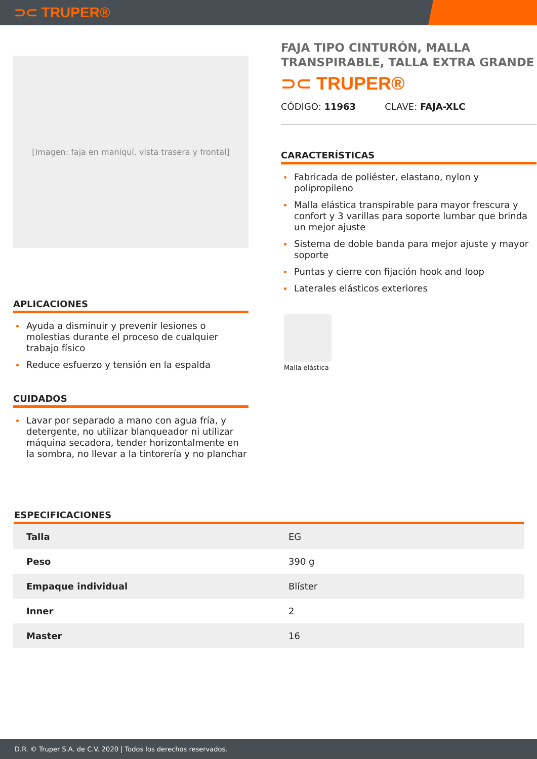⊃⊂ TRUPER®
[Imagen: faja en maniquí, vista trasera y frontal]
APLICACIONES
Ayuda a disminuir y prevenir lesiones o molestias durante el proceso de cualquier trabajo físico
Reduce esfuerzo y tensión en la espalda
CUIDADOS
Lavar por separado a mano con agua fría, y detergente, no utilizar blanqueador ni utilizar máquina secadora, tender horizontalmente en la sombra, no llevar a la tintorería y no planchar
FAJA TIPO CINTURÓN, MALLA TRANSPIRABLE, TALLA EXTRA GRANDE
⊃⊂ TRUPER®
CÓDIGO: 11963 CLAVE: FAJA-XLC
CARACTERÍSTICAS
Fabricada de poliéster, elastano, nylon y polipropileno
Malla elástica transpirable para mayor frescura y confort y 3 varillas para soporte lumbar que brinda un mejor ajuste
Sistema de doble banda para mejor ajuste y mayor soporte
Puntas y cierre con fijación hook and loop
Laterales elásticos exteriores
Malla elástica
ESPECIFICACIONES
| Talla | EG |
| Peso | 390 g |
| Empaque individual | Blíster |
| Inner | 2 |
| Master | 16 |
D.R. © Truper S.A. de C.V. 2020 | Todos los derechos reservados.